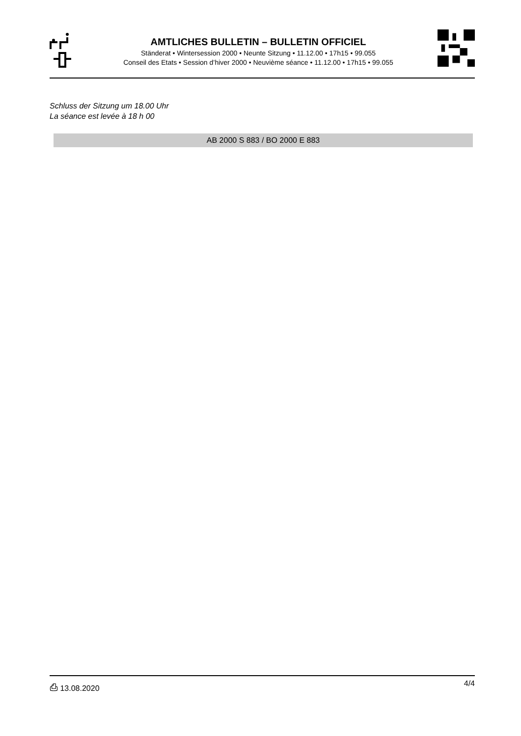AMTLICHES BULLETIN – BULLETIN OFFICIEL
Ständerat • Wintersession 2000 • Neunte Sitzung • 11.12.00 • 17h15 • 99.055
Conseil des Etats • Session d’hiver 2000 • Neuvième séance • 11.12.00 • 17h15 • 99.055
Schluss der Sitzung um 18.00 Uhr
La séance est levée à 18 h 00
AB 2000 S 883 / BO 2000 E 883
⎙ 13.08.2020 4/4